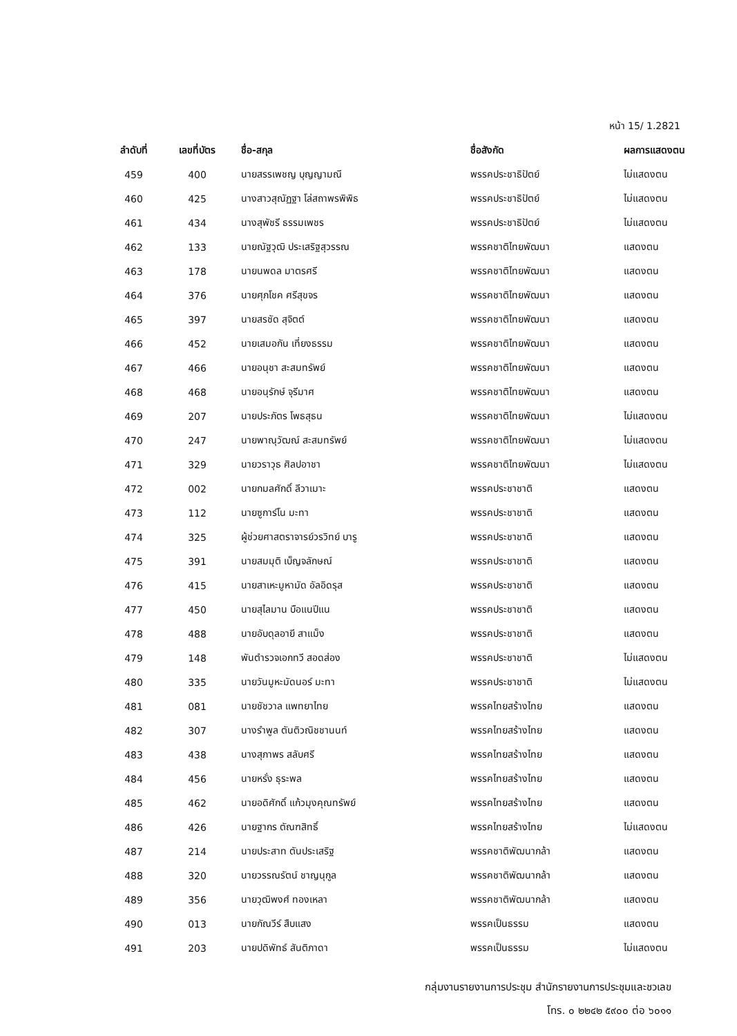หน้า 15/ 1.2821
| ลำดับที่ | เลขที่บัตร | ชื่อ-สกุล | ชื่อสังกัด | ผลการแสดงตน |
| --- | --- | --- | --- | --- |
| 459 | 400 | นายสรรเพชญ บุญญามณี | พรรคประชาธิปัตย์ | ไม่แสดงตน |
| 460 | 425 | นางสาวสุณัฏฐา โล่สถาพรพิพิธ | พรรคประชาธิปัตย์ | ไม่แสดงตน |
| 461 | 434 | นางสุพัชรี ธรรมเพชร | พรรคประชาธิปัตย์ | ไม่แสดงตน |
| 462 | 133 | นายณัฐวุฒิ ประเสริฐสุวรรณ | พรรคชาติไทยพัฒนา | แสดงตน |
| 463 | 178 | นายนพดล มาตรศรี | พรรคชาติไทยพัฒนา | แสดงตน |
| 464 | 376 | นายศุภโชค ศรีสุขจร | พรรคชาติไทยพัฒนา | แสดงตน |
| 465 | 397 | นายสรชัด สุจิตต์ | พรรคชาติไทยพัฒนา | แสดงตน |
| 466 | 452 | นายเสมอกัน เที่ยงธรรม | พรรคชาติไทยพัฒนา | แสดงตน |
| 467 | 466 | นายอนุชา สะสมทรัพย์ | พรรคชาติไทยพัฒนา | แสดงตน |
| 468 | 468 | นายอนุรักษ์ จุรีมาศ | พรรคชาติไทยพัฒนา | แสดงตน |
| 469 | 207 | นายประภัตร โพธสุธน | พรรคชาติไทยพัฒนา | ไม่แสดงตน |
| 470 | 247 | นายพาณุวัฒณ์ สะสมทรัพย์ | พรรคชาติไทยพัฒนา | ไม่แสดงตน |
| 471 | 329 | นายวราวุธ ศิลปอาชา | พรรคชาติไทยพัฒนา | ไม่แสดงตน |
| 472 | 002 | นายกมลศักดิ์ ลีวาเมาะ | พรรคประชาชาติ | แสดงตน |
| 473 | 112 | นายซูการ์โน มะทา | พรรคประชาชาติ | แสดงตน |
| 474 | 325 | ผู้ช่วยศาสตราจารย์วรวิทย์ บารู | พรรคประชาชาติ | แสดงตน |
| 475 | 391 | นายสมมุติ เบ็ญจลักษณ์ | พรรคประชาชาติ | แสดงตน |
| 476 | 415 | นายสาเหะมูหามัด อัลอิดรุส | พรรคประชาชาติ | แสดงตน |
| 477 | 450 | นายสุไลมาน บือแนปีแน | พรรคประชาชาติ | แสดงตน |
| 478 | 488 | นายอับดุลอายี สาแม็ง | พรรคประชาชาติ | แสดงตน |
| 479 | 148 | พันตำรวจเอกทวี สอดส่อง | พรรคประชาชาติ | ไม่แสดงตน |
| 480 | 335 | นายวันมูหะมัดนอร์ มะทา | พรรคประชาชาติ | ไม่แสดงตน |
| 481 | 081 | นายชัชวาล แพทยาไทย | พรรคไทยสร้างไทย | แสดงตน |
| 482 | 307 | นางรำพูล ตันติวณิชชานนท์ | พรรคไทยสร้างไทย | แสดงตน |
| 483 | 438 | นางสุภาพร สลับศรี | พรรคไทยสร้างไทย | แสดงตน |
| 484 | 456 | นายหรั่ง ธุระพล | พรรคไทยสร้างไทย | แสดงตน |
| 485 | 462 | นายอดิศักดิ์ แก้วมุงคุณทรัพย์ | พรรคไทยสร้างไทย | แสดงตน |
| 486 | 426 | นายฐากร ตัณฑสิทธิ์ | พรรคไทยสร้างไทย | ไม่แสดงตน |
| 487 | 214 | นายประสาท ตันประเสริฐ | พรรคชาติพัฒนากล้า | แสดงตน |
| 488 | 320 | นายวรรณรัตน์ ชาญนุกูล | พรรคชาติพัฒนากล้า | แสดงตน |
| 489 | 356 | นายวุฒิพงศ์ ทองเหลา | พรรคชาติพัฒนากล้า | แสดงตน |
| 490 | 013 | นายกัณวีร์ สืบแสง | พรรคเป็นธรรม | แสดงตน |
| 491 | 203 | นายปดิพัทธ์ สันติภาดา | พรรคเป็นธรรม | ไม่แสดงตน |
กลุ่มงานรายงานการประชุม สำนักรายงานการประชุมและชวเลข
โทร. ๐ ๒๒๔๒ ๕๙๐๐ ต่อ ๖๐๑๑